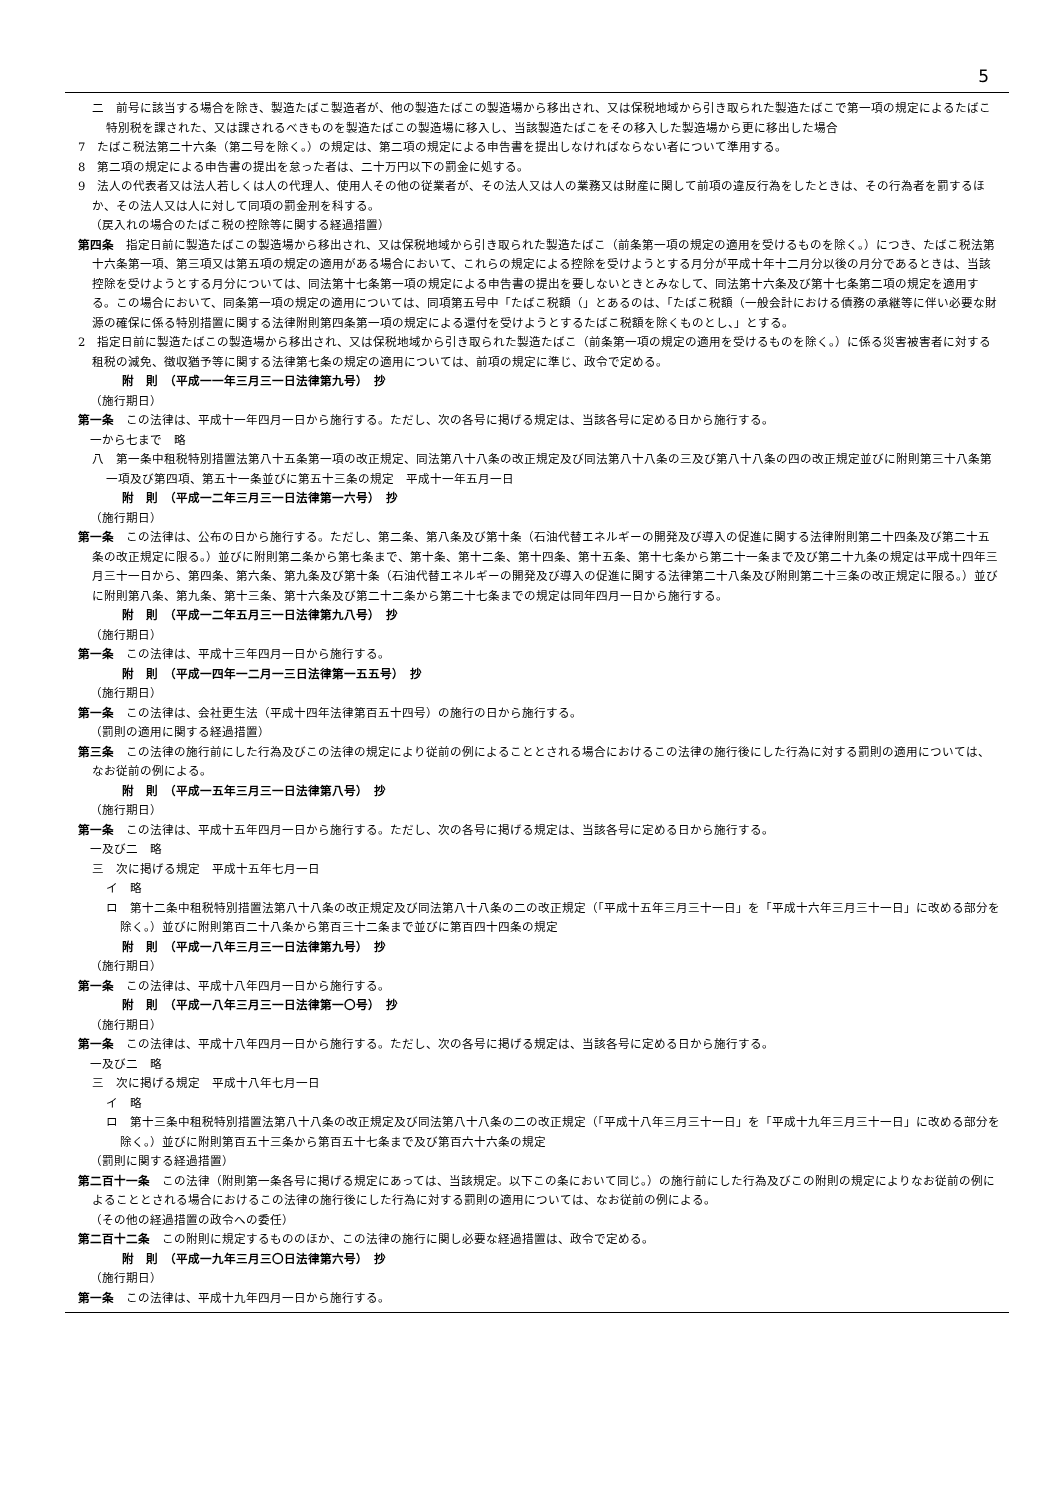5
二　前号に該当する場合を除き、製造たばこ製造者が、他の製造たばこの製造場から移出され、又は保税地域から引き取られた製造たばこで第一項の規定によるたばこ特別税を課された、又は課されるべきものを製造たばこの製造場に移入し、当該製造たばこをその移入した製造場から更に移出した場合
7　たばこ税法第二十六条（第二号を除く。）の規定は、第二項の規定による申告書を提出しなければならない者について準用する。
8　第二項の規定による申告書の提出を怠った者は、二十万円以下の罰金に処する。
9　法人の代表者又は法人若しくは人の代理人、使用人その他の従業者が、その法人又は人の業務又は財産に関して前項の違反行為をしたときは、その行為者を罰するほか、その法人又は人に対して同項の罰金刑を科する。
（戻入れの場合のたばこ税の控除等に関する経過措置）
第四条　指定日前に製造たばこの製造場から移出され、又は保税地域から引き取られた製造たばこ（前条第一項の規定の適用を受けるものを除く。）につき、たばこ税法第十六条第一項、第三項又は第五項の規定の適用がある場合において、これらの規定による控除を受けようとする月分が平成十年十二月分以後の月分であるときは、当該控除を受けようとする月分については、同法第十七条第一項の規定による申告書の提出を要しないときとみなして、同法第十六条及び第十七条第二項の規定を適用する。この場合において、同条第一項の規定の適用については、同項第五号中「たばこ税額（」とあるのは、「たばこ税額（一般会計における債務の承継等に伴い必要な財源の確保に係る特別措置に関する法律附則第四条第一項の規定による還付を受けようとするたばこ税額を除くものとし、」とする。
2　指定日前に製造たばこの製造場から移出され、又は保税地域から引き取られた製造たばこ（前条第一項の規定の適用を受けるものを除く。）に係る災害被害者に対する租税の減免、徴収猶予等に関する法律第七条の規定の適用については、前項の規定に準じ、政令で定める。
附　則　（平成一一年三月三一日法律第九号）　抄
（施行期日）
第一条　この法律は、平成十一年四月一日から施行する。ただし、次の各号に掲げる規定は、当該各号に定める日から施行する。
一から七まで　略
八　第一条中租税特別措置法第八十五条第一項の改正規定、同法第八十八条の改正規定及び同法第八十八条の三及び第八十八条の四の改正規定並びに附則第三十八条第一項及び第四項、第五十一条並びに第五十三条の規定　平成十一年五月一日
附　則　（平成一二年三月三一日法律第一六号）　抄
（施行期日）
第一条　この法律は、公布の日から施行する。ただし、第二条、第八条及び第十条（石油代替エネルギーの開発及び導入の促進に関する法律附則第二十四条及び第二十五条の改正規定に限る。）並びに附則第二条から第七条まで、第十条、第十二条、第十四条、第十五条、第十七条から第二十一条まで及び第二十九条の規定は平成十四年三月三十一日から、第四条、第六条、第九条及び第十条（石油代替エネルギーの開発及び導入の促進に関する法律第二十八条及び附則第二十三条の改正規定に限る。）並びに附則第八条、第九条、第十三条、第十六条及び第二十二条から第二十七条までの規定は同年四月一日から施行する。
附　則　（平成一二年五月三一日法律第九八号）　抄
（施行期日）
第一条　この法律は、平成十三年四月一日から施行する。
附　則　（平成一四年一二月一三日法律第一五五号）　抄
（施行期日）
第一条　この法律は、会社更生法（平成十四年法律第百五十四号）の施行の日から施行する。
（罰則の適用に関する経過措置）
第三条　この法律の施行前にした行為及びこの法律の規定により従前の例によることとされる場合におけるこの法律の施行後にした行為に対する罰則の適用については、なお従前の例による。
附　則　（平成一五年三月三一日法律第八号）　抄
（施行期日）
第一条　この法律は、平成十五年四月一日から施行する。ただし、次の各号に掲げる規定は、当該各号に定める日から施行する。
一及び二　略
三　次に掲げる規定　平成十五年七月一日
イ　略
ロ　第十二条中租税特別措置法第八十八条の改正規定及び同法第八十八条の二の改正規定（「平成十五年三月三十一日」を「平成十六年三月三十一日」に改める部分を除く。）並びに附則第百二十八条から第百三十二条まで並びに第百四十四条の規定
附　則　（平成一八年三月三一日法律第九号）　抄
（施行期日）
第一条　この法律は、平成十八年四月一日から施行する。
附　則　（平成一八年三月三一日法律第一〇号）　抄
（施行期日）
第一条　この法律は、平成十八年四月一日から施行する。ただし、次の各号に掲げる規定は、当該各号に定める日から施行する。
一及び二　略
三　次に掲げる規定　平成十八年七月一日
イ　略
ロ　第十三条中租税特別措置法第八十八条の改正規定及び同法第八十八条の二の改正規定（「平成十八年三月三十一日」を「平成十九年三月三十一日」に改める部分を除く。）並びに附則第百五十三条から第百五十七条まで及び第百六十六条の規定
（罰則に関する経過措置）
第二百十一条　この法律（附則第一条各号に掲げる規定にあっては、当該規定。以下この条において同じ。）の施行前にした行為及びこの附則の規定によりなお従前の例によることとされる場合におけるこの法律の施行後にした行為に対する罰則の適用については、なお従前の例による。
（その他の経過措置の政令への委任）
第二百十二条　この附則に規定するもののほか、この法律の施行に関し必要な経過措置は、政令で定める。
附　則　（平成一九年三月三〇日法律第六号）　抄
（施行期日）
第一条　この法律は、平成十九年四月一日から施行する。